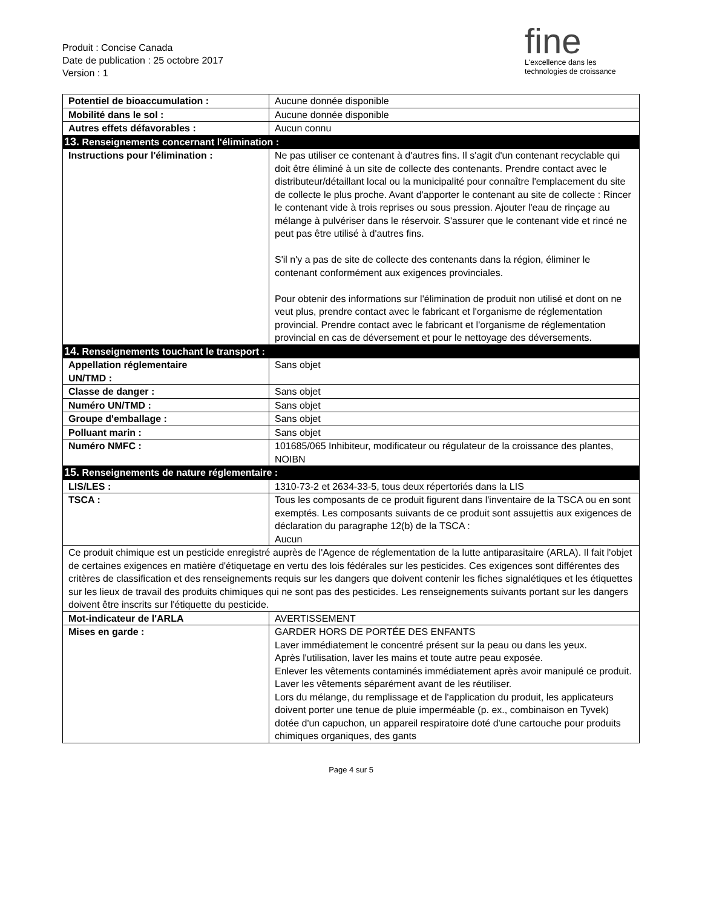Produit : Concise Canada
Date de publication : 25 octobre 2017
Version : 1
fine
L'excellence dans les
technologies de croissance
| Potentiel de bioaccumulation : | Aucune donnée disponible |
| Mobilité dans le sol : | Aucune donnée disponible |
| Autres effets défavorables : | Aucun connu |
| 13. Renseignements concernant l'élimination : | |
| Instructions pour l'élimination : | Ne pas utiliser ce contenant à d'autres fins. Il s'agit d'un contenant recyclable qui doit être éliminé à un site de collecte des contenants. Prendre contact avec le distributeur/détaillant local ou la municipalité pour connaître l'emplacement du site de collecte le plus proche. Avant d'apporter le contenant au site de collecte : Rincer le contenant vide à trois reprises ou sous pression. Ajouter l'eau de rinçage au mélange à pulvériser dans le réservoir. S'assurer que le contenant vide et rincé ne peut pas être utilisé à d'autres fins. S'il n'y a pas de site de collecte des contenants dans la région, éliminer le contenant conformément aux exigences provinciales. Pour obtenir des informations sur l'élimination de produit non utilisé et dont on ne veut plus, prendre contact avec le fabricant et l'organisme de réglementation provincial. Prendre contact avec le fabricant et l'organisme de réglementation provincial en cas de déversement et pour le nettoyage des déversements. |
| 14. Renseignements touchant le transport : | |
| Appellation réglementaire UN/TMD : | Sans objet |
| Classe de danger : | Sans objet |
| Numéro UN/TMD : | Sans objet |
| Groupe d'emballage : | Sans objet |
| Polluant marin : | Sans objet |
| Numéro NMFC : | 101685/065 Inhibiteur, modificateur ou régulateur de la croissance des plantes, NOIBN |
| 15. Renseignements de nature réglementaire : | |
| LIS/LES : | 1310-73-2 et 2634-33-5, tous deux répertoriés dans la LIS |
| TSCA : | Tous les composants de ce produit figurent dans l'inventaire de la TSCA ou en sont exemptés. Les composants suivants de ce produit sont assujettis aux exigences de déclaration du paragraphe 12(b) de la TSCA : Aucun |
| Ce produit chimique est un pesticide enregistré auprès de l'Agence de réglementation de la lutte antiparasitaire (ARLA). Il fait l'objet de certaines exigences en matière d'étiquetage en vertu des lois fédérales sur les pesticides. Ces exigences sont différentes des critères de classification et des renseignements requis sur les dangers que doivent contenir les fiches signalétiques et les étiquettes sur les lieux de travail des produits chimiques qui ne sont pas des pesticides. Les renseignements suivants portant sur les dangers doivent être inscrits sur l'étiquette du pesticide. | |
| Mot-indicateur de l'ARLA | AVERTISSEMENT |
| Mises en garde : | GARDER HORS DE PORTÉE DES ENFANTS Laver immédiatement le concentré présent sur la peau ou dans les yeux. Après l'utilisation, laver les mains et toute autre peau exposée. Enlever les vêtements contaminés immédiatement après avoir manipulé ce produit. Laver les vêtements séparément avant de les réutiliser. Lors du mélange, du remplissage et de l'application du produit, les applicateurs doivent porter une tenue de pluie imperméable (p. ex., combinaison en Tyvek) dotée d'un capuchon, un appareil respiratoire doté d'une cartouche pour produits chimiques organiques, des gants |
Page 4 sur 5